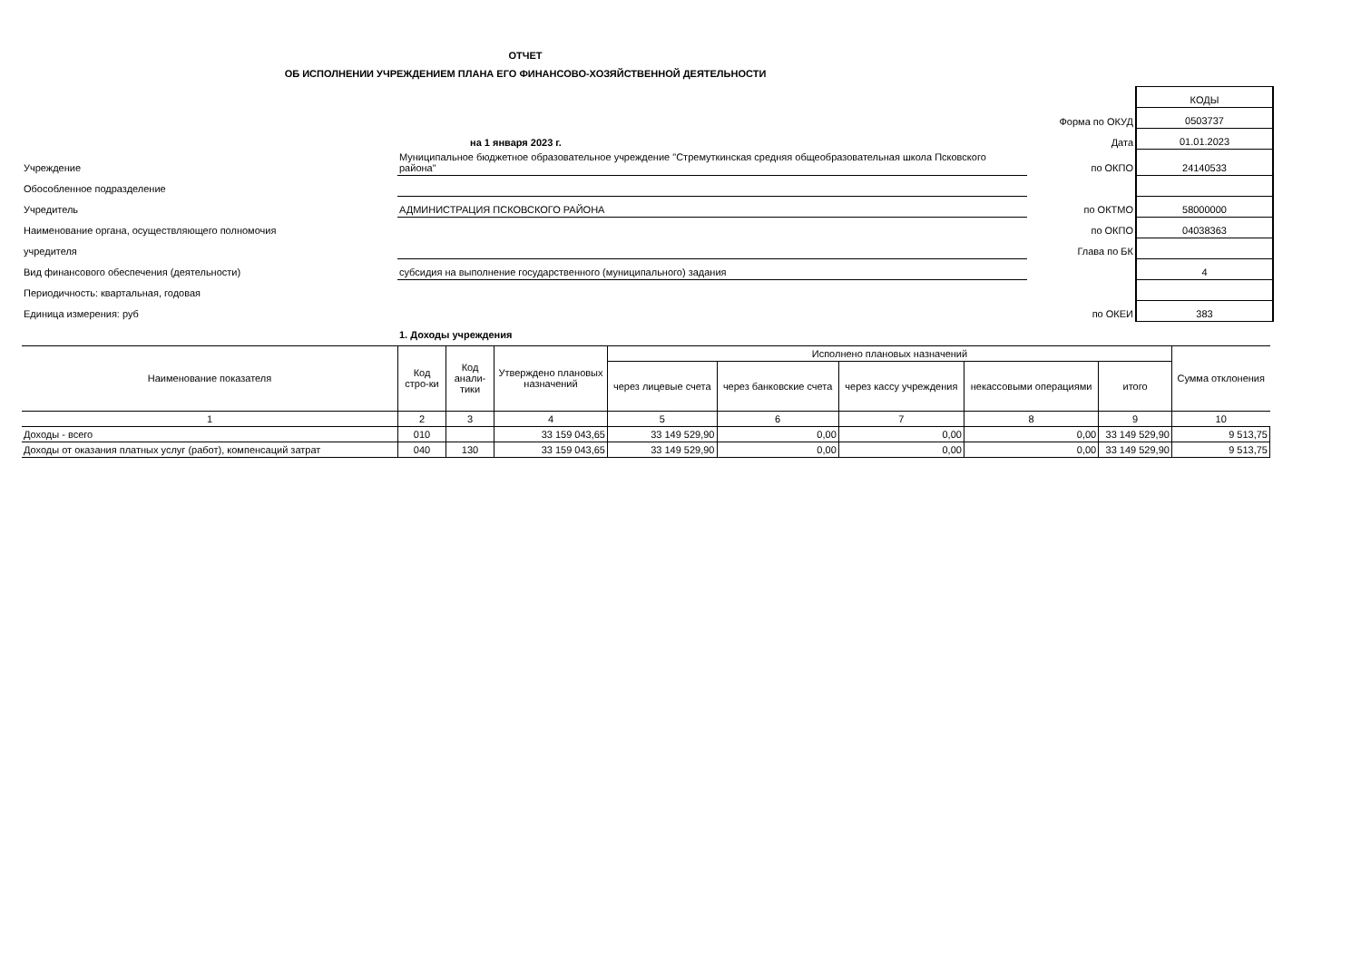ОТЧЕТ
ОБ ИСПОЛНЕНИИ УЧРЕЖДЕНИЕМ ПЛАНА ЕГО ФИНАНСОВО-ХОЗЯЙСТВЕННОЙ ДЕЯТЕЛЬНОСТИ
| | | | КОДЫ |
| | | Форма по ОКУД | 0503737 |
| | на 1 января 2023 г. | Дата | 01.01.2023 |
| Учреждение | Муниципальное бюджетное образовательное учреждение "Стремуткинская средняя общеобразовательная школа Псковского района" | по ОКПО | 24140533 |
| Обособленное подразделение | | | |
| Учредитель | АДМИНИСТРАЦИЯ ПСКОВСКОГО РАЙОНА | по ОКТМО | 58000000 |
| Наименование органа, осуществляющего полномочия | | по ОКПО | 04038363 |
| учредителя | | Глава по БК | |
| Вид финансового обеспечения (деятельности) | субсидия на выполнение государственного (муниципального) задания | | 4 |
| Периодичность: квартальная, годовая | | | |
| Единица измерения: руб | | по ОКЕИ | 383 |
| | 1. Доходы учреждения | | |
| Наименование показателя | Код стро-ки | Код анали-тики | Утверждено плановых назначений | Исполнено плановых назначений | | | | | Сумма отклонения |
| --- | --- | --- | --- | --- | --- | --- | --- | --- | --- |
| | | | | через лицевые счета | через банковские счета | через кассу учреждения | некассовыми операциями | итого | |
| 1 | 2 | 3 | 4 | 5 | 6 | 7 | 8 | 9 | 10 |
| Доходы - всего | 010 | | 33 159 043,65 | 33 149 529,90 | 0,00 | 0,00 | 0,00 | 33 149 529,90 | 9 513,75 |
| Доходы от оказания платных услуг (работ), компенсаций затрат | 040 | 130 | 33 159 043,65 | 33 149 529,90 | 0,00 | 0,00 | 0,00 | 33 149 529,90 | 9 513,75 |